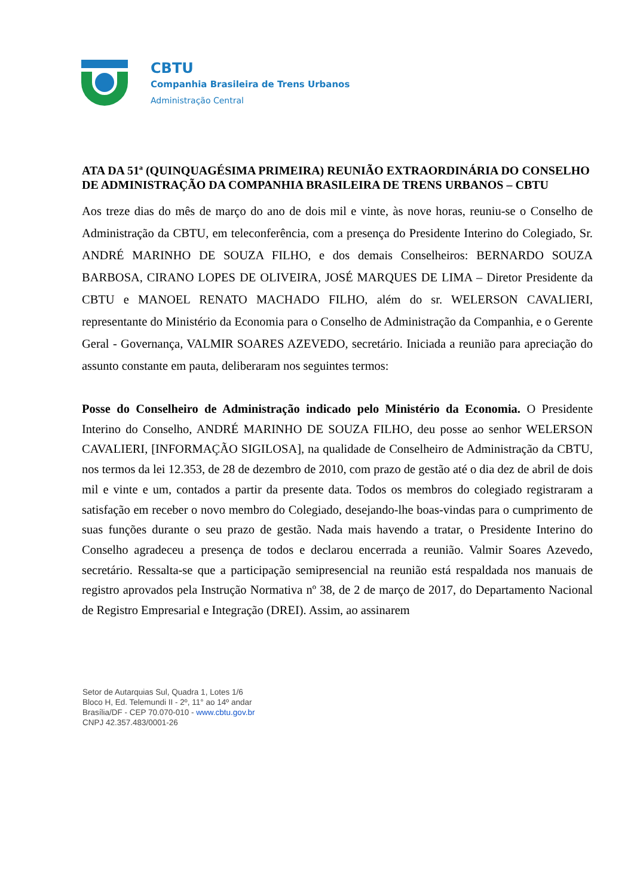CBTU
Companhia Brasileira de Trens Urbanos
Administração Central
ATA DA 51ª (QUINQUAGÉSIMA PRIMEIRA) REUNIÃO EXTRAORDINÁRIA DO CONSELHO DE ADMINISTRAÇÃO DA COMPANHIA BRASILEIRA DE TRENS URBANOS – CBTU
Aos treze dias do mês de março do ano de dois mil e vinte, às nove horas, reuniu-se o Conselho de Administração da CBTU, em teleconferência, com a presença do Presidente Interino do Colegiado, Sr. ANDRÉ MARINHO DE SOUZA FILHO, e dos demais Conselheiros: BERNARDO SOUZA BARBOSA, CIRANO LOPES DE OLIVEIRA, JOSÉ MARQUES DE LIMA – Diretor Presidente da CBTU e MANOEL RENATO MACHADO FILHO, além do sr. WELERSON CAVALIERI, representante do Ministério da Economia para o Conselho de Administração da Companhia, e o Gerente Geral - Governança, VALMIR SOARES AZEVEDO, secretário. Iniciada a reunião para apreciação do assunto constante em pauta, deliberaram nos seguintes termos:
Posse do Conselheiro de Administração indicado pelo Ministério da Economia. O Presidente Interino do Conselho, ANDRÉ MARINHO DE SOUZA FILHO, deu posse ao senhor WELERSON CAVALIERI, [INFORMAÇÃO SIGILOSA], na qualidade de Conselheiro de Administração da CBTU, nos termos da lei 12.353, de 28 de dezembro de 2010, com prazo de gestão até o dia dez de abril de dois mil e vinte e um, contados a partir da presente data. Todos os membros do colegiado registraram a satisfação em receber o novo membro do Colegiado, desejando-lhe boas-vindas para o cumprimento de suas funções durante o seu prazo de gestão. Nada mais havendo a tratar, o Presidente Interino do Conselho agradeceu a presença de todos e declarou encerrada a reunião. Valmir Soares Azevedo, secretário. Ressalta-se que a participação semipresencial na reunião está respaldada nos manuais de registro aprovados pela Instrução Normativa nº 38, de 2 de março de 2017, do Departamento Nacional de Registro Empresarial e Integração (DREI). Assim, ao assinarem
Setor de Autarquias Sul, Quadra 1, Lotes 1/6
Bloco H, Ed. Telemundi II - 2º, 11° ao 14º andar
Brasília/DF - CEP 70.070-010 - www.cbtu.gov.br
CNPJ 42.357.483/0001-26